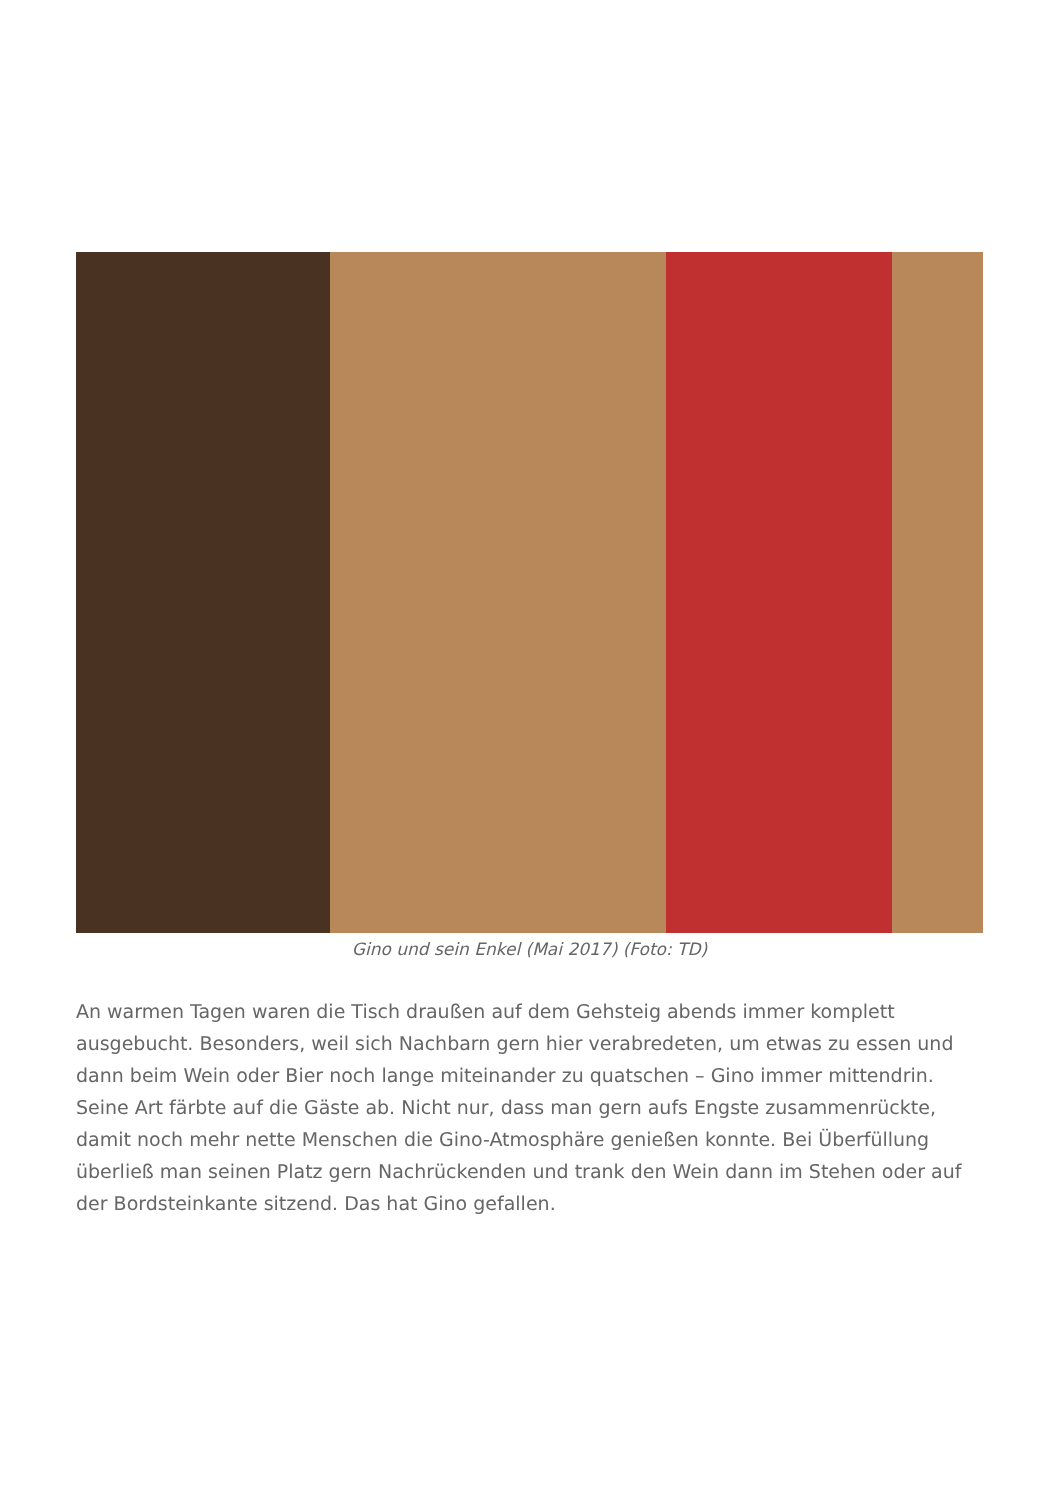Gino und sein Enkel (Mai 2017) (Foto: TD)
An warmen Tagen waren die Tisch draußen auf dem Gehsteig abends immer komplett ausgebucht. Besonders, weil sich Nachbarn gern hier verabredeten, um etwas zu essen und dann beim Wein oder Bier noch lange miteinander zu quatschen – Gino immer mittendrin. Seine Art färbte auf die Gäste ab. Nicht nur, dass man gern aufs Engste zusammenrückte, damit noch mehr nette Menschen die Gino-Atmosphäre genießen konnte. Bei Überfüllung überließ man seinen Platz gern Nachrückenden und trank den Wein dann im Stehen oder auf der Bordsteinkante sitzend. Das hat Gino gefallen.